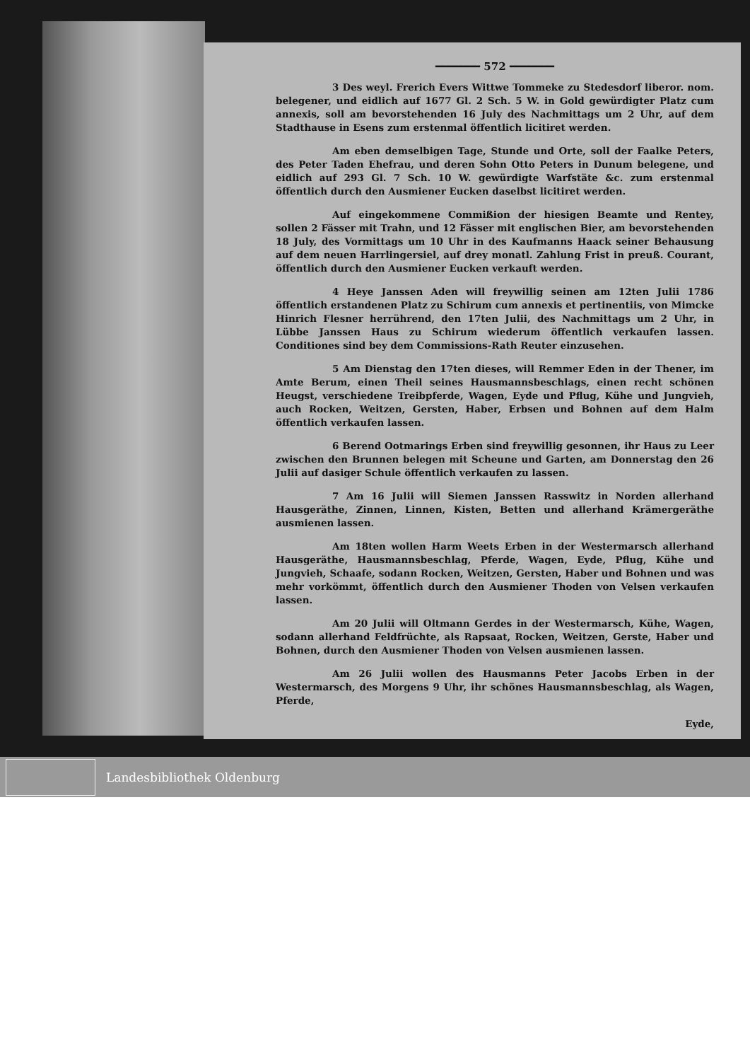━━━━━━━ 572 ━━━━━━━
3 Des weyl. Frerich Evers Wittwe Tommeke zu Stedesdorf liberor. nom. belegener, und eidlich auf 1677 Gl. 2 Sch. 5 W. in Gold gewürdigter Platz cum annexis, soll am bevorstehenden 16 July des Nachmittags um 2 Uhr, auf dem Stadthause in Esens zum erstenmal öffentlich licitiret werden.
Am eben demselbigen Tage, Stunde und Orte, soll der Faalke Peters, des Peter Taden Ehefrau, und deren Sohn Otto Peters in Dunum belegene, und eidlich auf 293 Gl. 7 Sch. 10 W. gewürdigte Warfstäte &c. zum erstenmal öffentlich durch den Ausmiener Eucken daselbst licitiret werden.
Auf eingekommene Commißion der hiesigen Beamte und Rentey, sollen 2 Fässer mit Trahn, und 12 Fässer mit englischen Bier, am bevorstehenden 18 July, des Vormittags um 10 Uhr in des Kaufmanns Haack seiner Behausung auf dem neuen Harrlingersiel, auf drey monatl. Zahlung Frist in preuß. Courant, öffentlich durch den Ausmiener Eucken verkauft werden.
4 Heye Janssen Aden will freywillig seinen am 12ten Julii 1786 öffentlich erstandenen Platz zu Schirum cum annexis et pertinentiis, von Mimcke Hinrich Flesner herrührend, den 17ten Julii, des Nachmittags um 2 Uhr, in Lübbe Janssen Haus zu Schirum wiederum öffentlich verkaufen lassen. Conditiones sind bey dem Commissions-Rath Reuter einzusehen.
5 Am Dienstag den 17ten dieses, will Remmer Eden in der Thener, im Amte Berum, einen Theil seines Hausmannsbeschlags, einen recht schönen Heugst, verschiedene Treibpferde, Wagen, Eyde und Pflug, Kühe und Jungvieh, auch Rocken, Weitzen, Gersten, Haber, Erbsen und Bohnen auf dem Halm öffentlich verkaufen lassen.
6 Berend Ootmarings Erben sind freywillig gesonnen, ihr Haus zu Leer zwischen den Brunnen belegen mit Scheune und Garten, am Donnerstag den 26 Julii auf dasiger Schule öffentlich verkaufen zu lassen.
7 Am 16 Julii will Siemen Janssen Rasswitz in Norden allerhand Hausgeräthe, Zinnen, Linnen, Kisten, Betten und allerhand Krämergeräthe ausmienen lassen.
Am 18ten wollen Harm Weets Erben in der Westermarsch allerhand Hausgeräthe, Hausmannsbeschlag, Pferde, Wagen, Eyde, Pflug, Kühe und Jungvieh, Schaafe, sodann Rocken, Weitzen, Gersten, Haber und Bohnen und was mehr vorkömmt, öffentlich durch den Ausmiener Thoden von Velsen verkaufen lassen.
Am 20 Julii will Oltmann Gerdes in der Westermarsch, Kühe, Wagen, sodann allerhand Feldfrüchte, als Rapsaat, Rocken, Weitzen, Gerste, Haber und Bohnen, durch den Ausmiener Thoden von Velsen ausmienen lassen.
Am 26 Julii wollen des Hausmanns Peter Jacobs Erben in der Westermarsch, des Morgens 9 Uhr, ihr schönes Hausmannsbeschlag, als Wagen, Pferde,
Eyde,
Landesbibliothek Oldenburg